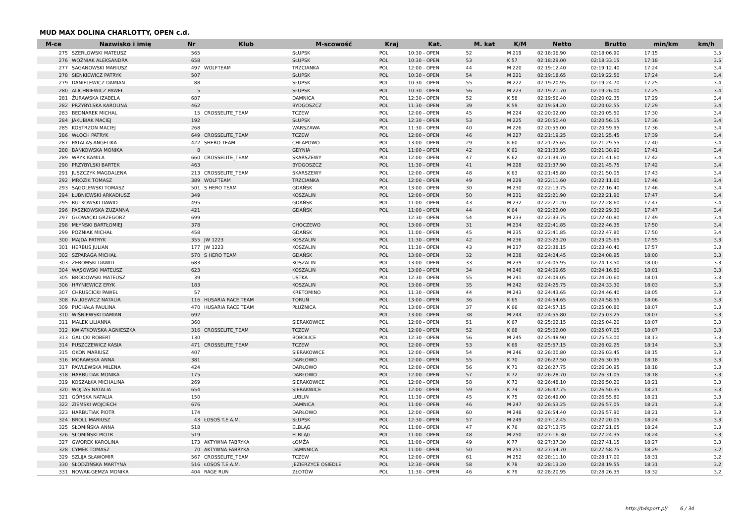MUD MAX DOLINA CHARLOTTY, OPEN c.d.
| M-ce | Nazwisko i imię | Nr | Klub | M-scowość | Kraj | Kat. | M. kat | K/M | Netto | Brutto | min/km | km/h |
| --- | --- | --- | --- | --- | --- | --- | --- | --- | --- | --- | --- | --- |
| 275 | SZERLOWSKI MATEUSZ | 565 | | SŁUPSK | POL | 10:30 - OPEN | 52 | M 219 | 02:18:06.90 | 02:18:06.90 | 17:15 | 3.5 |
| 276 | WOŹNIAK ALEKSANDRA | 658 | | SŁUPSK | POL | 10:30 - OPEN | 53 | K 57 | 02:18:29.00 | 02:18:33.15 | 17:18 | 3.5 |
| 277 | SAGANOWSKI MARIUSZ | 497 | WOLFTEAM | TRZCIANKA | POL | 12:00 - OPEN | 44 | M 220 | 02:19:12.40 | 02:19:12.40 | 17:24 | 3.4 |
| 278 | SIENKIEWICZ PATRYK | 507 | | SŁUPSK | POL | 10:30 - OPEN | 54 | M 221 | 02:19:18.65 | 02:19:22.50 | 17:24 | 3.4 |
| 279 | DANIELEWICZ DAMIAN | 88 | | SŁUPSK | POL | 10:30 - OPEN | 55 | M 222 | 02:19:20.95 | 02:19:24.70 | 17:25 | 3.4 |
| 280 | ALICHNIEWICZ PAWEŁ | 5 | | SŁUPSK | POL | 10:30 - OPEN | 56 | M 223 | 02:19:21.70 | 02:19:26.00 | 17:25 | 3.4 |
| 281 | ŻURAWSKA IZABELA | 687 | | DAMNICA | POL | 12:30 - OPEN | 52 | K 58 | 02:19:56.40 | 02:20:02.35 | 17:29 | 3.4 |
| 282 | PRZYBYLSKA KAROLINA | 462 | | BYDGOSZCZ | POL | 11:30 - OPEN | 39 | K 59 | 02:19:54.20 | 02:20:02.55 | 17:29 | 3.4 |
| 283 | BEDNAREK MICHAL | 15 | CROSSELITE_TEAM | TCZEW | POL | 12:00 - OPEN | 45 | M 224 | 02:20:02.00 | 02:20:05.50 | 17:30 | 3.4 |
| 284 | JAKUBIAK MACIEJ | 192 | | SŁUPSK | POL | 12:30 - OPEN | 53 | M 225 | 02:20:50.40 | 02:20:56.15 | 17:36 | 3.4 |
| 285 | KOSTRZON MACIEJ | 268 | | WARSZAWA | POL | 11:30 - OPEN | 40 | M 226 | 02:20:55.00 | 02:20:59.95 | 17:36 | 3.4 |
| 286 | WŁOCH PATRYK | 649 | CROSSELITE_TEAM | TCZEW | POL | 12:00 - OPEN | 46 | M 227 | 02:21:19.25 | 02:21:25.45 | 17:39 | 3.4 |
| 287 | PATALAS ANGELIKA | 422 | SHERO TEAM | CHŁAPOWO | POL | 13:00 - OPEN | 29 | K 60 | 02:21:25.65 | 02:21:29.55 | 17:40 | 3.4 |
| 288 | BAŃKOWSKA MONIKA | 8 | | GDYNIA | POL | 11:00 - OPEN | 42 | K 61 | 02:21:33.95 | 02:21:38.90 | 17:41 | 3.4 |
| 289 | WRYK KAMILA | 660 | CROSSELITE_TEAM | SKARSZEWY | POL | 12:00 - OPEN | 47 | K 62 | 02:21:39.70 | 02:21:41.60 | 17:42 | 3.4 |
| 290 | PRZYBYLSKI BARTEK | 463 | | BYDGOSZCZ | POL | 11:30 - OPEN | 41 | M 228 | 02:21:37.90 | 02:21:45.75 | 17:42 | 3.4 |
| 291 | JUSZCZYK MAGDALENA | 213 | CROSSELITE_TEAM | SKARSZEWY | POL | 12:00 - OPEN | 48 | K 63 | 02:21:45.80 | 02:21:50.05 | 17:43 | 3.4 |
| 292 | MROZIK TOMASZ | 389 | WOLFTEAM | TRZCIANKA | POL | 12:00 - OPEN | 49 | M 229 | 02:22:11.60 | 02:22:11.60 | 17:46 | 3.4 |
| 293 | SĄGOLEWSKI TOMASZ | 501 | S HERO TEAM | GDAŃSK | POL | 13:00 - OPEN | 30 | M 230 | 02:22:13.75 | 02:22:16.40 | 17:46 | 3.4 |
| 294 | ŁUBNIEWSKI ARKADIUSZ | 349 | | KOSZALIN | POL | 12:00 - OPEN | 50 | M 231 | 02:22:21.90 | 02:22:21.90 | 17:47 | 3.4 |
| 295 | RUTKOWSKI DAWID | 495 | | GDAŃSK | POL | 11:00 - OPEN | 43 | M 232 | 02:22:21.20 | 02:22:28.60 | 17:47 | 3.4 |
| 296 | PASZKOWSKA ZUZANNA | 421 | | GDAŃSK | POL | 11:00 - OPEN | 44 | K 64 | 02:22:22.00 | 02:22:29.30 | 17:47 | 3.4 |
| 297 | GŁOWACKI GRZEGORZ | 699 | | | | 12:30 - OPEN | 54 | M 233 | 02:22:33.75 | 02:22:40.80 | 17:49 | 3.4 |
| 298 | MŁYŃSKI BARTŁOMIEJ | 378 | | CHOCZEWO | POL | 13:00 - OPEN | 31 | M 234 | 02:22:41.85 | 02:22:46.35 | 17:50 | 3.4 |
| 299 | POŹNIAK MICHAŁ | 458 | | GDAŃSK | POL | 11:00 - OPEN | 45 | M 235 | 02:22:41.85 | 02:22:47.80 | 17:50 | 3.4 |
| 300 | MAJDA PATRYK | 355 | JW 1223 | KOSZALIN | POL | 11:30 - OPEN | 42 | M 236 | 02:23:23.20 | 02:23:25.65 | 17:55 | 3.3 |
| 301 | HERBUŚ JULIAN | 177 | JW 1223 | KOSZALIN | POL | 11:30 - OPEN | 43 | M 237 | 02:23:38.15 | 02:23:40.40 | 17:57 | 3.3 |
| 302 | SZPARAGA MICHAŁ | 570 | S HERO TEAM | GDAŃSK | POL | 13:00 - OPEN | 32 | M 238 | 02:24:04.45 | 02:24:08.95 | 18:00 | 3.3 |
| 303 | ŻEROMSKI DAWID | 683 | | KOSZALIN | POL | 13:00 - OPEN | 33 | M 239 | 02:24:05.95 | 02:24:13.50 | 18:00 | 3.3 |
| 304 | WĄSOWSKI MATEUSZ | 623 | | KOSZALIN | POL | 13:00 - OPEN | 34 | M 240 | 02:24:09.65 | 02:24:16.80 | 18:01 | 3.3 |
| 305 | BRODOWSKI MATEUSZ | 39 | | USTKA | POL | 12:30 - OPEN | 55 | M 241 | 02:24:09.05 | 02:24:20.60 | 18:01 | 3.3 |
| 306 | HRYNIEWICZ ERYK | 183 | | KOSZALIN | POL | 13:00 - OPEN | 35 | M 242 | 02:24:25.75 | 02:24:33.30 | 18:03 | 3.3 |
| 307 | CHRUŚCICKI PAWEŁ | 57 | | KRETOMINO | POL | 11:30 - OPEN | 44 | M 243 | 02:24:43.65 | 02:24:46.40 | 18:05 | 3.3 |
| 308 | FALKIEWICZ NATALIA | 116 | HUSARIA RACE TEAM | TORUŃ | POL | 13:00 - OPEN | 36 | K 65 | 02:24:54.65 | 02:24:58.55 | 18:06 | 3.3 |
| 309 | PUCHAŁA PAULINA | 470 | HUSARIA RACE TEAM | PŁUŻNICA | POL | 13:00 - OPEN | 37 | K 66 | 02:24:57.15 | 02:25:00.80 | 18:07 | 3.3 |
| 310 | WIŚNIEWSKI DAMIAN | 692 | | | POL | 13:00 - OPEN | 38 | M 244 | 02:24:55.80 | 02:25:03.25 | 18:07 | 3.3 |
| 311 | MALEK LILIANNA | 360 | | SIERAKOWICE | POL | 12:00 - OPEN | 51 | K 67 | 02:25:02.15 | 02:25:04.20 | 18:07 | 3.3 |
| 312 | KWIATKOWSKA AGNIESZKA | 316 | CROSSELITE_TEAM | TCZEW | POL | 12:00 - OPEN | 52 | K 68 | 02:25:02.00 | 02:25:07.05 | 18:07 | 3.3 |
| 313 | GALICKI ROBERT | 130 | | BOBOLICE | POL | 12:30 - OPEN | 56 | M 245 | 02:25:48.90 | 02:25:53.00 | 18:13 | 3.3 |
| 314 | PUSZCZEWICZ KASIA | 471 | CROSSELITE_TEAM | TCZEW | POL | 12:00 - OPEN | 53 | K 69 | 02:25:57.15 | 02:26:02.25 | 18:14 | 3.3 |
| 315 | OKON MARIUSZ | 407 | | SIERAKOWICE | POL | 12:00 - OPEN | 54 | M 246 | 02:26:00.80 | 02:26:03.45 | 18:15 | 3.3 |
| 316 | MORAWSKA ANNA | 381 | | DARŁOWO | POL | 12:00 - OPEN | 55 | K 70 | 02:26:27.50 | 02:26:30.95 | 18:18 | 3.3 |
| 317 | PAWLEWSKA MILENA | 424 | | DARŁOWO | POL | 12:00 - OPEN | 56 | K 71 | 02:26:27.75 | 02:26:30.95 | 18:18 | 3.3 |
| 318 | HARBUTIAK MONIKA | 175 | | DARŁOWO | POL | 12:00 - OPEN | 57 | K 72 | 02:26:28.70 | 02:26:31.05 | 18:18 | 3.3 |
| 319 | KOSZAŁKA MICHALINA | 269 | | SIERAKOWICE | POL | 12:00 - OPEN | 58 | K 73 | 02:26:48.10 | 02:26:50.20 | 18:21 | 3.3 |
| 320 | WOJTAS NATALIA | 654 | | SIERAKWICE | POL | 12:00 - OPEN | 59 | K 74 | 02:26:47.75 | 02:26:50.35 | 18:21 | 3.3 |
| 321 | GÓRSKA NATALIA | 150 | | LUBLIN | POL | 11:30 - OPEN | 45 | K 75 | 02:26:49.00 | 02:26:55.80 | 18:21 | 3.3 |
| 322 | ZIEMSKI WOJCIECH | 676 | | DAMNICA | POL | 11:00 - OPEN | 46 | M 247 | 02:26:53.25 | 02:26:57.05 | 18:21 | 3.3 |
| 323 | HARBUTIAK PIOTR | 174 | | DARŁOWO | POL | 12:00 - OPEN | 60 | M 248 | 02:26:54.40 | 02:26:57.90 | 18:21 | 3.3 |
| 324 | BROLL MARIUSZ | 43 | ŁOSOŚ T.E.A.M. | SŁUPSK | POL | 12:30 - OPEN | 57 | M 249 | 02:27:12.45 | 02:27:20.05 | 18:24 | 3.3 |
| 325 | SŁOMIŃSKA ANNA | 518 | | ELBLĄG | POL | 11:00 - OPEN | 47 | K 76 | 02:27:13.75 | 02:27:21.65 | 18:24 | 3.3 |
| 326 | SŁOMIŃSKI PIOTR | 519 | | ELBLĄG | POL | 11:00 - OPEN | 48 | M 250 | 02:27:16.30 | 02:27:24.35 | 18:24 | 3.3 |
| 327 | GWOREK KAROLINA | 173 | AKTYWNA FABRYKA | ŁOMŻA | POL | 11:00 - OPEN | 49 | K 77 | 02:27:37.30 | 02:27:41.15 | 18:27 | 3.3 |
| 328 | CYMEK TOMASZ | 70 | AKTYWNA FABRYKA | DAMNNICA | POL | 11:00 - OPEN | 50 | M 251 | 02:27:54.70 | 02:27:58.75 | 18:29 | 3.2 |
| 329 | SZLIJA SŁAWOMIR | 567 | CROSSELITE_TEAM | TCZEW | POL | 12:00 - OPEN | 61 | M 252 | 02:28:11.10 | 02:28:17.00 | 18:31 | 3.2 |
| 330 | SŁODZIŃSKA MARTYNA | 516 | ŁOSOŚ T.E.A.M. | JEZIERZYCE OSIEDLE | POL | 12:30 - OPEN | 58 | K 78 | 02:28:13.20 | 02:28:19.55 | 18:31 | 3.2 |
| 331 | NOWAK-GEMZA MONIKA | 404 | RAGE RUN | ZŁOTÓW | POL | 11:30 - OPEN | 46 | K 79 | 02:28:20.95 | 02:28:26.35 | 18:32 | 3.2 |
http://b4sport.pl/ 6 / 34